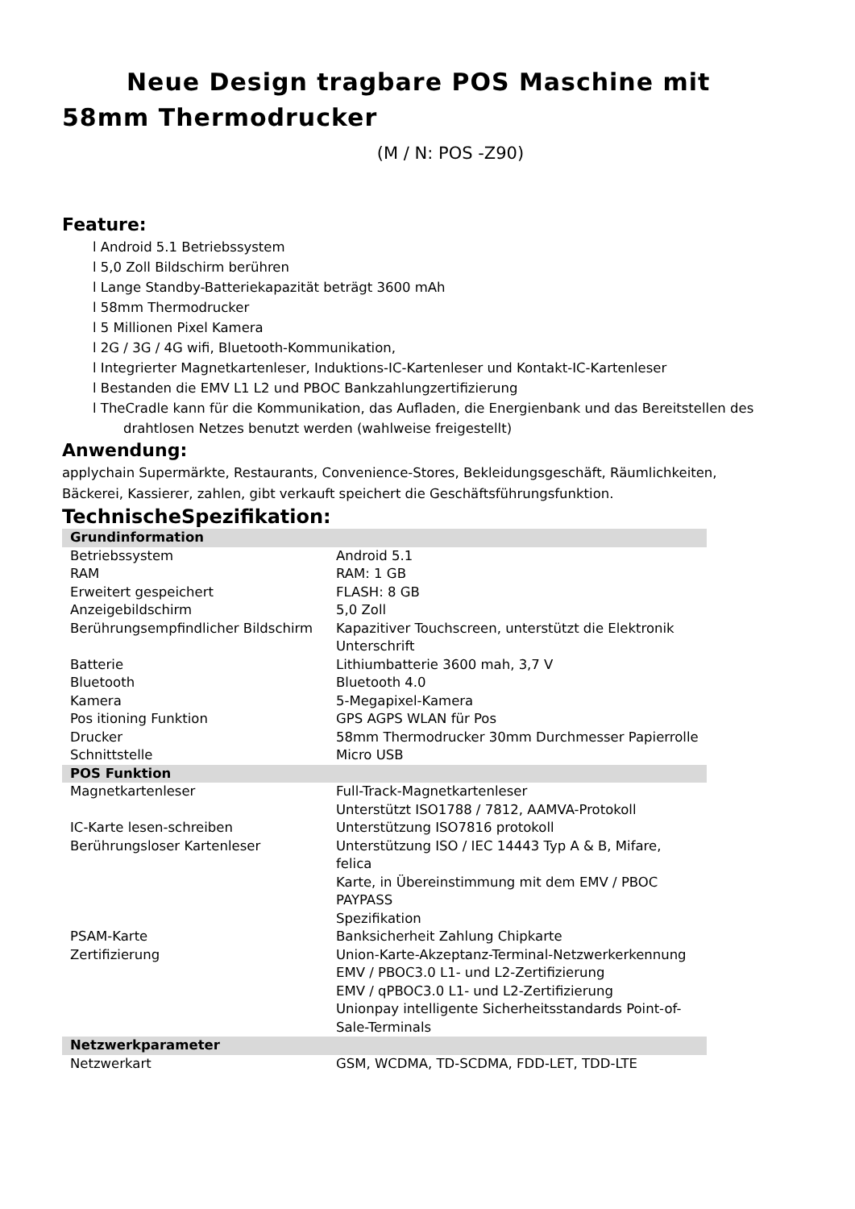Neue Design tragbare POS Maschine mit 58mm Thermodrucker
(M / N: POS -Z90)
Feature:
l Android 5.1 Betriebssystem
l 5,0 Zoll Bildschirm berühren
l Lange Standby-Batteriekapazität beträgt 3600 mAh
l 58mm Thermodrucker
l 5 Millionen Pixel Kamera
l 2G / 3G / 4G wifi, Bluetooth-Kommunikation,
l Integrierter Magnetkartenleser, Induktions-IC-Kartenleser und Kontakt-IC-Kartenleser
l Bestanden die EMV L1 L2 und PBOC Bankzahlungzertifizierung
l TheCradle kann für die Kommunikation, das Aufladen, die Energienbank und das Bereitstellen des drahtlosen Netzes benutzt werden (wahlweise freigestellt)
Anwendung:
applychain Supermärkte, Restaurants, Convenience-Stores, Bekleidungsgeschäft, Räumlichkeiten, Bäckerei, Kassierer, zahlen, gibt verkauft speichert die Geschäftsführungsfunktion.
TechnischeSpezifikation:
| Grundinformation | |
| Betriebssystem | Android 5.1 |
| RAM | RAM: 1 GB |
| Erweitert gespeichert | FLASH: 8 GB |
| Anzeigebildschirm | 5,0 Zoll |
| Berührungsempfindlicher Bildschirm | Kapazitiver Touchscreen, unterstützt die Elektronik Unterschrift |
| Batterie | Lithiumbatterie 3600 mah, 3,7 V |
| Bluetooth | Bluetooth 4.0 |
| Kamera | 5-Megapixel-Kamera |
| Pos itioning Funktion | GPS AGPS WLAN für Pos |
| Drucker | 58mm Thermodrucker 30mm Durchmesser Papierrolle |
| Schnittstelle | Micro USB |
| POS Funktion | |
| Magnetkartenleser | Full-Track-Magnetkartenleser Unterstützt ISO1788 / 7812, AAMVA-Protokoll |
| IC-Karte lesen-schreiben | Unterstützung ISO7816 protokoll |
| Berührungsloser Kartenleser | Unterstützung ISO / IEC 14443 Typ A & B, Mifare, felica Karte, in Übereinstimmung mit dem EMV / PBOC PAYPASS Spezifikation |
| PSAM-Karte | Banksicherheit Zahlung Chipkarte |
| Zertifizierung | Union-Karte-Akzeptanz-Terminal-Netzwerkerkennung EMV / PBOC3.0 L1- und L2-Zertifizierung EMV / qPBOC3.0 L1- und L2-Zertifizierung Unionpay intelligente Sicherheitsstandards Point-of-Sale-Terminals |
| Netzwerkparameter | |
| Netzwerkart | GSM, WCDMA, TD-SCDMA, FDD-LET, TDD-LTE |